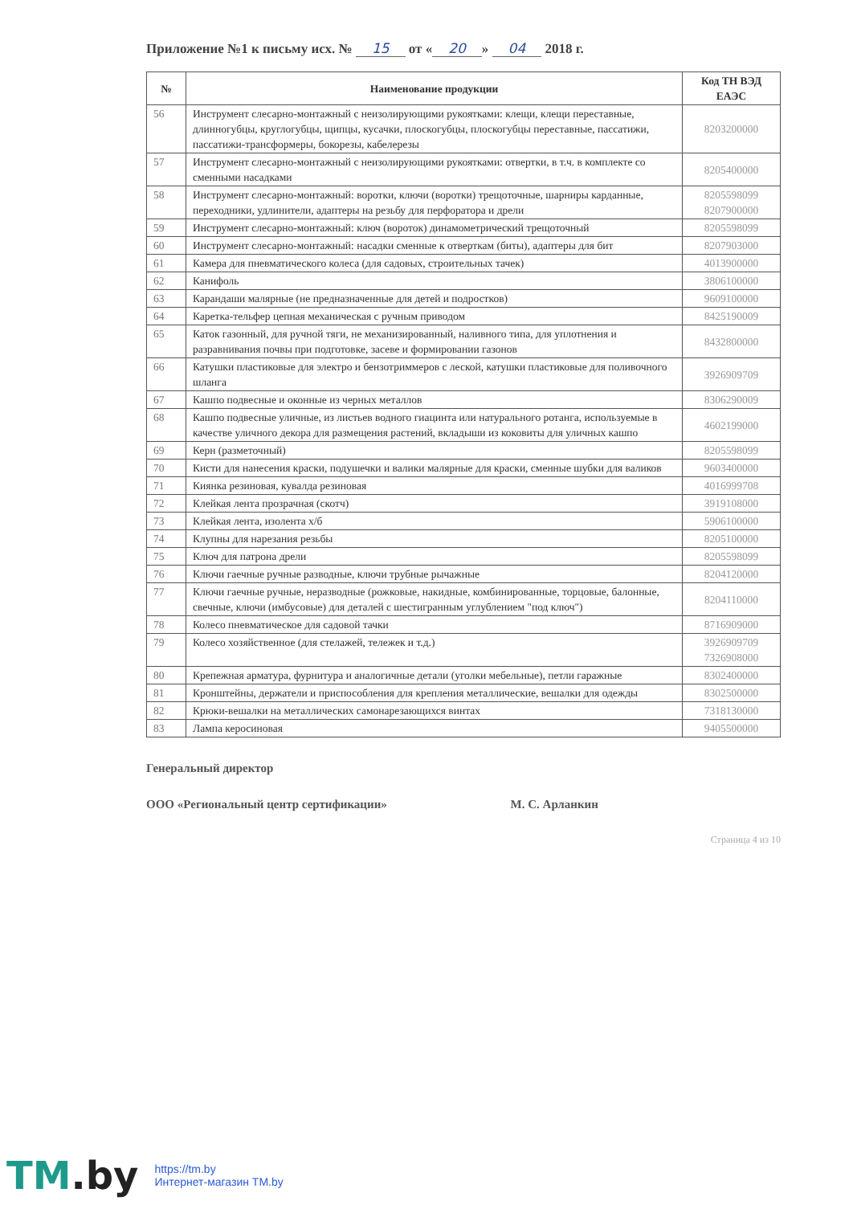Приложение №1 к письму исх. № 15 от « 20 » 04 2018 г.
| № | Наименование продукции | Код ТН ВЭД ЕАЭС |
| --- | --- | --- |
| 56 | Инструмент слесарно-монтажный с неизолирующими рукоятками: клещи, клещи переставные, длинногубцы, круглогубцы, щипцы, кусачки, плоскогубцы, плоскогубцы переставные, пассатижи, пассатижи-трансформеры, бокорезы, кабелерезы | 8203200000 |
| 57 | Инструмент слесарно-монтажный с неизолирующими рукоятками: отвертки, в т.ч. в комплекте со сменными насадками | 8205400000 |
| 58 | Инструмент слесарно-монтажный: воротки, ключи (воротки) трещоточные, шарниры карданные, переходники, удлинители, адаптеры на резьбу для перфоратора и дрели | 8205598099 8207900000 |
| 59 | Инструмент слесарно-монтажный: ключ (вороток) динамометрический трещоточный | 8205598099 |
| 60 | Инструмент слесарно-монтажный: насадки сменные к отверткам (биты), адаптеры для бит | 8207903000 |
| 61 | Камера для пневматического колеса (для садовых, строительных тачек) | 4013900000 |
| 62 | Канифоль | 3806100000 |
| 63 | Карандаши малярные (не предназначенные для детей и подростков) | 9609100000 |
| 64 | Каретка-тельфер цепная механическая с ручным приводом | 8425190009 |
| 65 | Каток газонный, для ручной тяги, не механизированный, наливного типа, для уплотнения и разравнивания почвы при подготовке, засеве и формировании газонов | 8432800000 |
| 66 | Катушки пластиковые для электро и бензотриммеров с леской, катушки пластиковые для поливочного шланга | 3926909709 |
| 67 | Кашпо подвесные и оконные из черных металлов | 8306290009 |
| 68 | Кашпо подвесные уличные, из листьев водного гиацинта или натурального ротанга, используемые в качестве уличного декора для размещения растений, вкладыши из коковиты для уличных кашпо | 4602199000 |
| 69 | Керн (разметочный) | 8205598099 |
| 70 | Кисти для нанесения краски, подушечки и валики малярные для краски, сменные шубки для валиков | 9603400000 |
| 71 | Киянка резиновая, кувалда резиновая | 4016999708 |
| 72 | Клейкая лента прозрачная (скотч) | 3919108000 |
| 73 | Клейкая лента, изолента х/б | 5906100000 |
| 74 | Клупны для нарезания резьбы | 8205100000 |
| 75 | Ключ для патрона дрели | 8205598099 |
| 76 | Ключи гаечные ручные разводные, ключи трубные рычажные | 8204120000 |
| 77 | Ключи гаечные ручные, неразводные (рожковые, накидные, комбинированные, торцовые, балонные, свечные, ключи (имбусовые) для деталей с шестигранным углублением "под ключ") | 8204110000 |
| 78 | Колесо пневматическое для садовой тачки | 8716909000 |
| 79 | Колесо хозяйственное (для стелажей, тележек и т.д.) | 3926909709 7326908000 |
| 80 | Крепежная арматура, фурнитура и аналогичные детали (уголки мебельные), петли гаражные | 8302400000 |
| 81 | Кронштейны, держатели и приспособления для крепления металлические, вешалки для одежды | 8302500000 |
| 82 | Крюки-вешалки на металлических самонарезающихся винтах | 7318130000 |
| 83 | Лампа керосиновая | 9405500000 |
Генеральный директор
ООО «Региональный центр сертификации» М. С. Арланкин
Страница 4 из 10
TM.by
https://tm.by
Интернет-магазин TM.by